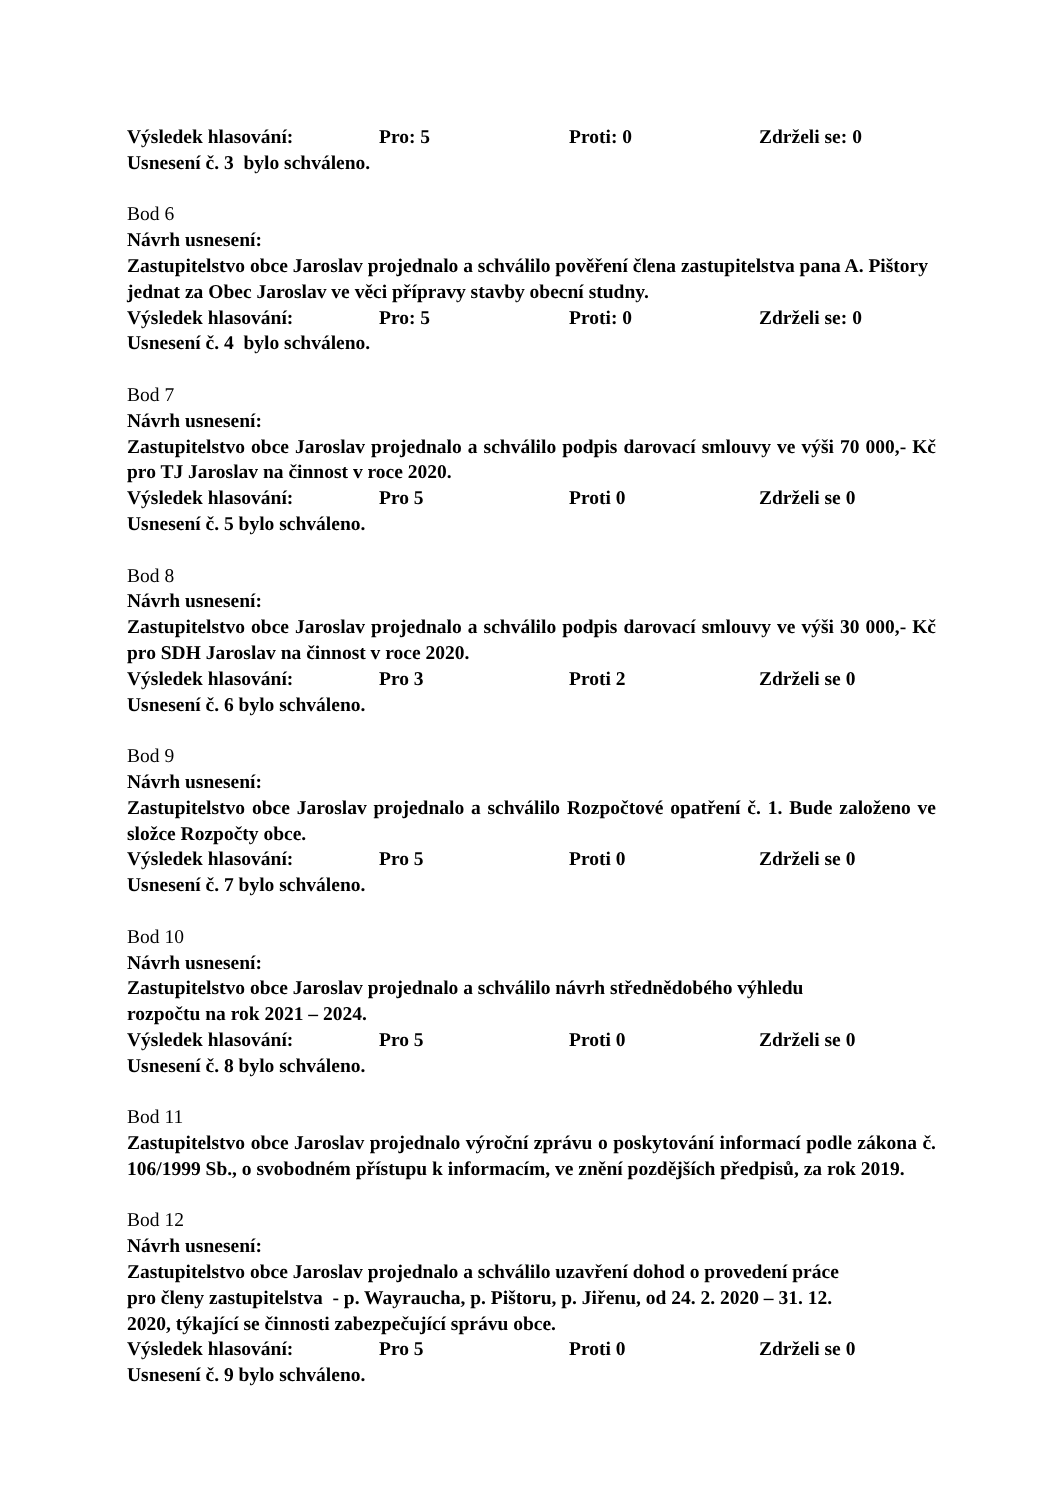Výsledek hlasování: Pro: 5 Proti: 0 Zdrželi se: 0
Usnesení č. 3 bylo schváleno.
Bod 6
Návrh usnesení:
Zastupitelstvo obce Jaroslav projednalo a schválilo pověření člena zastupitelstva pana A. Pištory jednat za Obec Jaroslav ve věci přípravy stavby obecní studny.
Výsledek hlasování: Pro: 5 Proti: 0 Zdrželi se: 0
Usnesení č. 4 bylo schváleno.
Bod 7
Návrh usnesení:
Zastupitelstvo obce Jaroslav projednalo a schválilo podpis darovací smlouvy ve výši 70 000,- Kč pro TJ Jaroslav na činnost v roce 2020.
Výsledek hlasování: Pro 5 Proti 0 Zdrželi se 0
Usnesení č. 5 bylo schváleno.
Bod 8
Návrh usnesení:
Zastupitelstvo obce Jaroslav projednalo a schválilo podpis darovací smlouvy ve výši 30 000,- Kč pro SDH Jaroslav na činnost v roce 2020.
Výsledek hlasování: Pro 3 Proti 2 Zdrželi se 0
Usnesení č. 6 bylo schváleno.
Bod 9
Návrh usnesení:
Zastupitelstvo obce Jaroslav projednalo a schválilo Rozpočtové opatření č. 1. Bude založeno ve složce Rozpočty obce.
Výsledek hlasování: Pro 5 Proti 0 Zdrželi se 0
Usnesení č. 7 bylo schváleno.
Bod 10
Návrh usnesení:
Zastupitelstvo obce Jaroslav projednalo a schválilo návrh střednědobého výhledu
rozpočtu na rok 2021 – 2024.
Výsledek hlasování: Pro 5 Proti 0 Zdrželi se 0
Usnesení č. 8 bylo schváleno.
Bod 11
Zastupitelstvo obce Jaroslav projednalo výroční zprávu o poskytování informací podle zákona č. 106/1999 Sb., o svobodném přístupu k informacím, ve znění pozdějších předpisů, za rok 2019.
Bod 12
Návrh usnesení:
Zastupitelstvo obce Jaroslav projednalo a schválilo uzavření dohod o provedení práce
pro členy zastupitelstva - p. Wayraucha, p. Pištoru, p. Jiřenu, od 24. 2. 2020 – 31. 12.
2020, týkající se činnosti zabezpečující správu obce.
Výsledek hlasování: Pro 5 Proti 0 Zdrželi se 0
Usnesení č. 9 bylo schváleno.